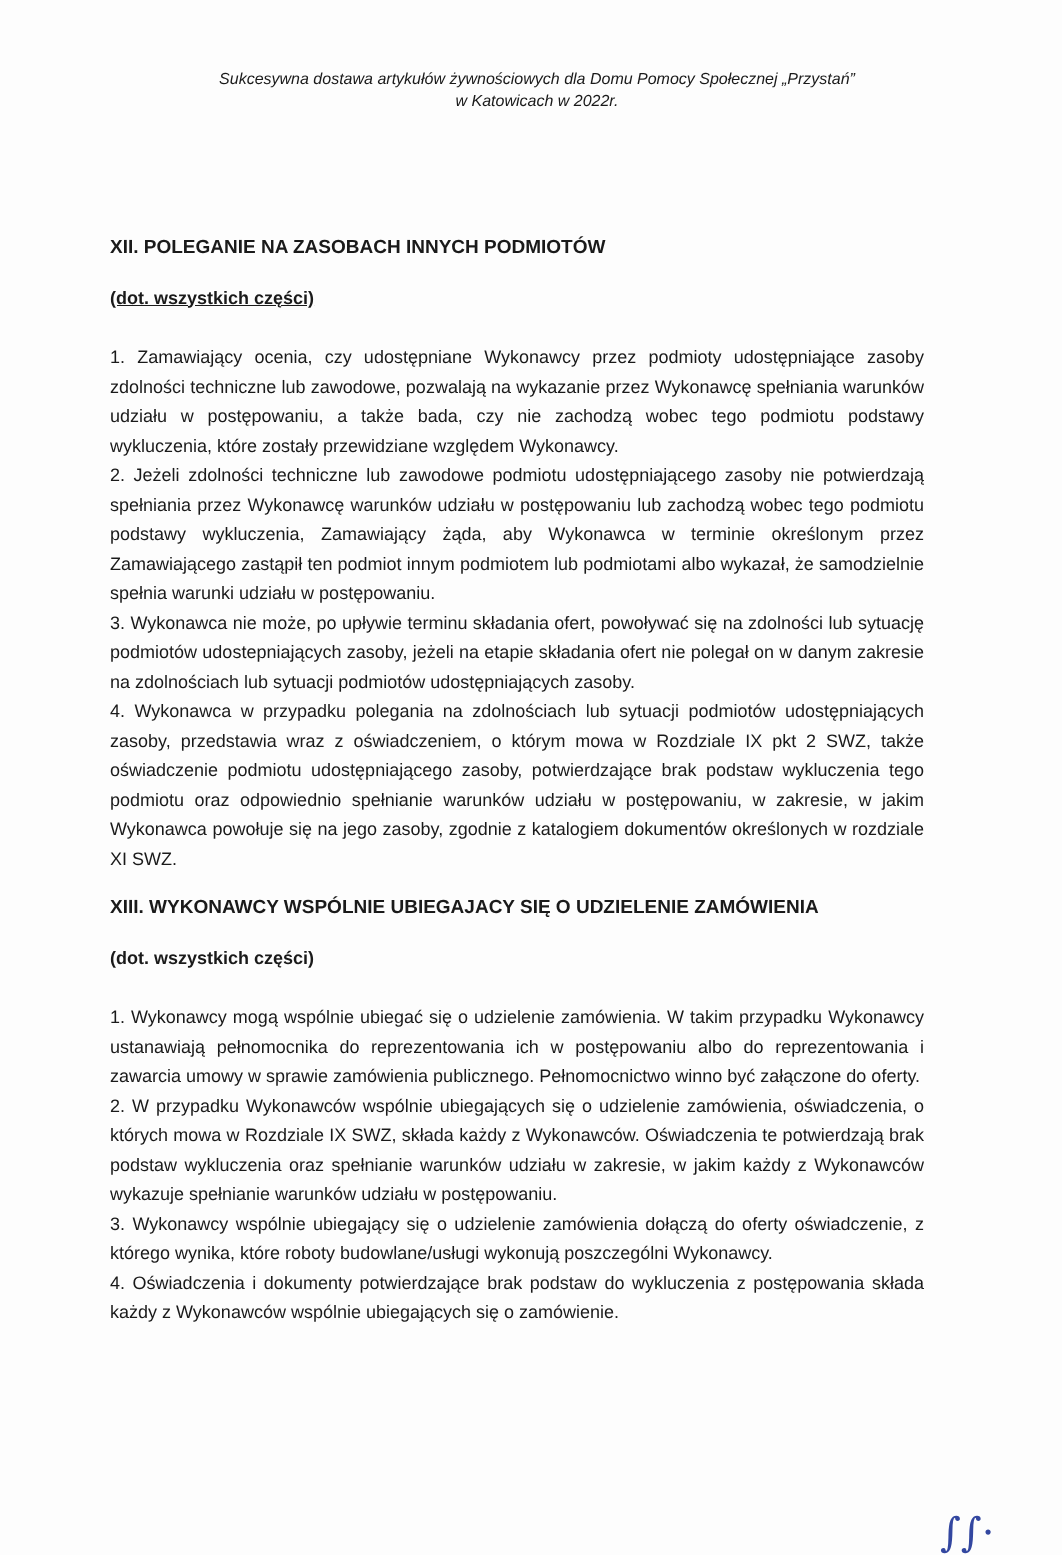Sukcesywna dostawa artykułów żywnościowych dla Domu Pomocy Społecznej „Przystań”
w Katowicach w 2022r.
XII. POLEGANIE NA ZASOBACH INNYCH PODMIOTÓW
(dot. wszystkich części)
1. Zamawiający ocenia, czy udostępniane Wykonawcy przez podmioty udostępniające zasoby zdolności techniczne lub zawodowe, pozwalają na wykazanie przez Wykonawcę spełniania warunków udziału w postępowaniu, a także bada, czy nie zachodzą wobec tego podmiotu podstawy wykluczenia, które zostały przewidziane względem Wykonawcy.
2. Jeżeli zdolności techniczne lub zawodowe podmiotu udostępniającego zasoby nie potwierdzają spełniania przez Wykonawcę warunków udziału w postępowaniu lub zachodzą wobec tego podmiotu podstawy wykluczenia, Zamawiający żąda, aby Wykonawca w terminie określonym przez Zamawiającego zastąpił ten podmiot innym podmiotem lub podmiotami albo wykazał, że samodzielnie spełnia warunki udziału w postępowaniu.
3. Wykonawca nie może, po upływie terminu składania ofert, powoływać się na zdolności lub sytuację podmiotów udostepniających zasoby, jeżeli na etapie składania ofert nie polegał on w danym zakresie na zdolnościach lub sytuacji podmiotów udostępniających zasoby.
4. Wykonawca w przypadku polegania na zdolnościach lub sytuacji podmiotów udostępniających zasoby, przedstawia wraz z oświadczeniem, o którym mowa w Rozdziale IX pkt 2 SWZ, także oświadczenie podmiotu udostępniającego zasoby, potwierdzające brak podstaw wykluczenia tego podmiotu oraz odpowiednio spełnianie warunków udziału w postępowaniu, w zakresie, w jakim Wykonawca powołuje się na jego zasoby, zgodnie z katalogiem dokumentów określonych w rozdziale XI SWZ.
XIII. WYKONAWCY WSPÓLNIE UBIEGAJACY SIĘ O UDZIELENIE ZAMÓWIENIA
(dot. wszystkich części)
1. Wykonawcy mogą wspólnie ubiegać się o udzielenie zamówienia. W takim przypadku Wykonawcy ustanawiają pełnomocnika do reprezentowania ich w postępowaniu albo do reprezentowania i zawarcia umowy w sprawie zamówienia publicznego. Pełnomocnictwo winno być załączone do oferty.
2. W przypadku Wykonawców wspólnie ubiegających się o udzielenie zamówienia, oświadczenia, o których mowa w Rozdziale IX SWZ, składa każdy z Wykonawców. Oświadczenia te potwierdzają brak podstaw wykluczenia oraz spełnianie warunków udziału w zakresie, w jakim każdy z Wykonawców wykazuje spełnianie warunków udziału w postępowaniu.
3. Wykonawcy wspólnie ubiegający się o udzielenie zamówienia dołączą do oferty oświadczenie, z którego wynika, które roboty budowlane/usługi wykonują poszczególni Wykonawcy.
4. Oświadczenia i dokumenty potwierdzające brak podstaw do wykluczenia z postępowania składa każdy z Wykonawców wspólnie ubiegających się o zamówienie.
∫∫·